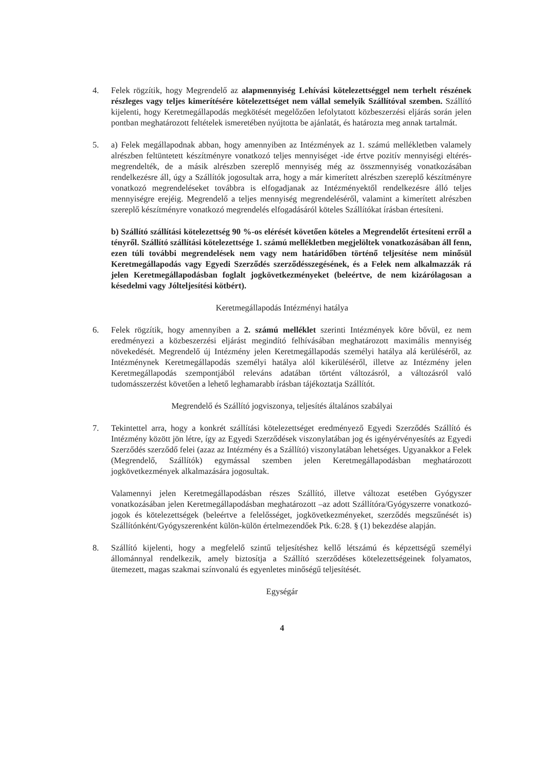4. Felek rögzítik, hogy Megrendelő az alapmennyiség Lehívási kötelezettséggel nem terhelt részének részleges vagy teljes kimerítésére kötelezettséget nem vállal semelyik Szállítóval szemben. Szállító kijelenti, hogy Keretmegállapodás megkötését megelőzően lefolytatott közbeszerzési eljárás során jelen pontban meghatározott feltételek ismeretében nyújtotta be ajánlatát, és határozta meg annak tartalmát.
5. a) Felek megállapodnak abban, hogy amennyiben az Intézmények az 1. számú mellékletben valamely alrészben feltüntetett készítményre vonatkozó teljes mennyiséget -ide értve pozitív mennyiségi eltérés- megrendelték, de a másik alrészben szereplő mennyiség még az összmennyiség vonatkozásában rendelkezésre áll, úgy a Szállítók jogosultak arra, hogy a már kimerített alrészben szereplő készítményre vonatkozó megrendeléseket továbbra is elfogadjanak az Intézményektől rendelkezésre álló teljes mennyiségre erejéig. Megrendelő a teljes mennyiség megrendeléséről, valamint a kimerített alrészben szereplő készítményre vonatkozó megrendelés elfogadásáról köteles Szállítókat írásban értesíteni.
b) Szállító szállítási kötelezettség 90 %-os elérését követően köteles a Megrendelőt értesíteni erről a tényről. Szállító szállítási kötelezettsége 1. számú mellékletben megjelöltek vonatkozásában áll fenn, ezen túli további megrendelések nem vagy nem határidőben történő teljesítése nem minősül Keretmegállapodás vagy Egyedi Szerződés szerződésszegésének, és a Felek nem alkalmazzák rá jelen Keretmegállapodásban foglalt jogkövetkezményeket (beleértve, de nem kizárólagosan a késedelmi vagy Jólteljesítési kötbért).
Keretmegállapodás Intézményi hatálya
6. Felek rögzítik, hogy amennyiben a 2. számú melléklet szerinti Intézmények köre bővül, ez nem eredményezi a közbeszerzési eljárást megindító felhívásában meghatározott maximális mennyiség növekedését. Megrendelő új Intézmény jelen Keretmegállapodás személyi hatálya alá kerüléséről, az Intézménynek Keretmegállapodás személyi hatálya alól kikerüléséről, illetve az Intézmény jelen Keretmegállapodás szempontjából releváns adatában történt változásról, a változásról való tudomásszerzést követően a lehető leghamarabb írásban tájékoztatja Szállítót.
Megrendelő és Szállító jogviszonya, teljesítés általános szabályai
7. Tekintettel arra, hogy a konkrét szállítási kötelezettséget eredményező Egyedi Szerződés Szállító és Intézmény között jön létre, így az Egyedi Szerződések viszonylatában jog és igényérvényesítés az Egyedi Szerződés szerződő felei (azaz az Intézmény és a Szállító) viszonylatában lehetséges. Ugyanakkor a Felek (Megrendelő, Szállítók) egymással szemben jelen Keretmegállapodásban meghatározott jogkövetkezmények alkalmazására jogosultak.
Valamennyi jelen Keretmegállapodásban részes Szállító, illetve változat esetében Gyógyszer vonatkozásában jelen Keretmegállapodásban meghatározott –az adott Szállítóra/Gyógyszerre vonatkozó- jogok és kötelezettségek (beleértve a felelősséget, jogkövetkezményeket, szerződés megszűnését is) Szállítónként/Gyógyszerenként külön-külön értelmezendőek Ptk. 6:28. § (1) bekezdése alapján.
8. Szállító kijelenti, hogy a megfelelő szintű teljesítéshez kellő létszámú és képzettségű személyi állománnyal rendelkezik, amely biztosítja a Szállító szerződéses kötelezettségeinek folyamatos, ütemezett, magas szakmai színvonalú és egyenletes minőségű teljesítését.
Egységár
4